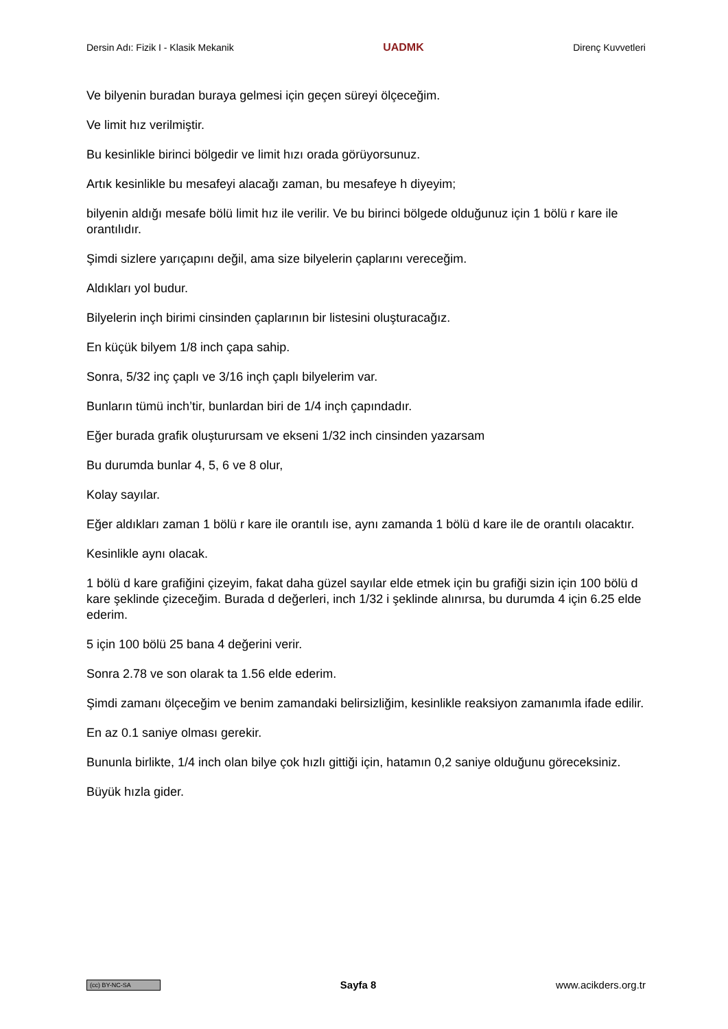Dersin Adı: Fizik I - Klasik Mekanik UADMK Direnç Kuvvetleri
Ve bilyenin buradan buraya gelmesi için geçen süreyi ölçeceğim.
Ve limit hız verilmiştir.
Bu kesinlikle birinci bölgedir ve limit hızı orada görüyorsunuz.
Artık kesinlikle bu mesafeyi alacağı zaman, bu mesafeye h diyeyim;
bilyenin aldığı mesafe bölü limit hız ile verilir. Ve bu birinci bölgede olduğunuz için 1 bölü r kare ile orantılıdır.
Şimdi sizlere yarıçapını değil, ama size bilyelerin çaplarını vereceğim.
Aldıkları yol budur.
Bilyelerin inçh birimi cinsinden çaplarının bir listesini oluşturacağız.
En küçük bilyem 1/8 inch çapa sahip.
Sonra, 5/32 inç çaplı ve 3/16 inçh çaplı bilyelerim var.
Bunların tümü inch’tir, bunlardan biri de 1/4 inçh çapındadır.
Eğer burada grafik oluşturursam ve ekseni 1/32 inch cinsinden yazarsam
Bu durumda bunlar 4, 5, 6 ve 8 olur,
Kolay sayılar.
Eğer aldıkları zaman 1 bölü r kare ile orantılı ise, aynı zamanda 1 bölü d kare ile de orantılı olacaktır.
Kesinlikle aynı olacak.
1 bölü d kare grafiğini çizeyim, fakat daha güzel sayılar elde etmek için bu grafiği sizin için 100 bölü d kare şeklinde çizeceğim. Burada d değerleri, inch 1/32 i şeklinde alınırsa, bu durumda 4 için 6.25 elde ederim.
5 için 100 bölü 25 bana 4 değerini verir.
Sonra 2.78 ve son olarak ta 1.56 elde ederim.
Şimdi zamanı ölçeceğim ve benim zamandaki belirsizliğim, kesinlikle reaksiyon zamanımla ifade edilir.
En az 0.1 saniye olması gerekir.
Bununla birlikte, 1/4 inch olan bilye çok hızlı gittiği için, hatamın 0,2 saniye olduğunu göreceksiniz.
Büyük hızla gider.
(cc) BY-NC-SA Sayfa 8 www.acikders.org.tr